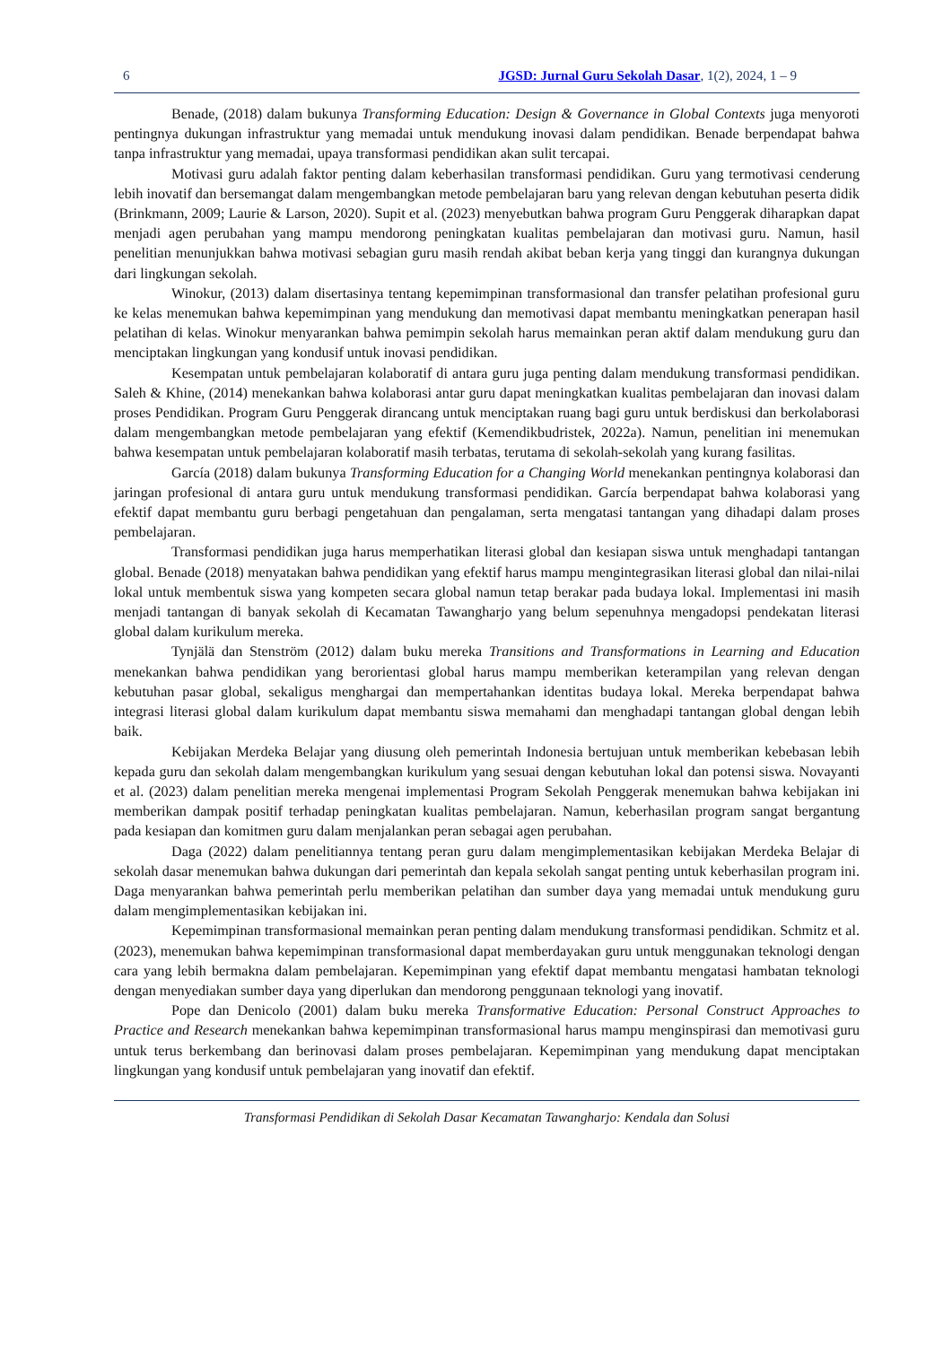6 JGSD: Jurnal Guru Sekolah Dasar, 1(2), 2024, 1 – 9
Benade, (2018) dalam bukunya Transforming Education: Design & Governance in Global Contexts juga menyoroti pentingnya dukungan infrastruktur yang memadai untuk mendukung inovasi dalam pendidikan. Benade berpendapat bahwa tanpa infrastruktur yang memadai, upaya transformasi pendidikan akan sulit tercapai.
Motivasi guru adalah faktor penting dalam keberhasilan transformasi pendidikan. Guru yang termotivasi cenderung lebih inovatif dan bersemangat dalam mengembangkan metode pembelajaran baru yang relevan dengan kebutuhan peserta didik (Brinkmann, 2009; Laurie & Larson, 2020). Supit et al. (2023) menyebutkan bahwa program Guru Penggerak diharapkan dapat menjadi agen perubahan yang mampu mendorong peningkatan kualitas pembelajaran dan motivasi guru. Namun, hasil penelitian menunjukkan bahwa motivasi sebagian guru masih rendah akibat beban kerja yang tinggi dan kurangnya dukungan dari lingkungan sekolah.
Winokur, (2013) dalam disertasinya tentang kepemimpinan transformasional dan transfer pelatihan profesional guru ke kelas menemukan bahwa kepemimpinan yang mendukung dan memotivasi dapat membantu meningkatkan penerapan hasil pelatihan di kelas. Winokur menyarankan bahwa pemimpin sekolah harus memainkan peran aktif dalam mendukung guru dan menciptakan lingkungan yang kondusif untuk inovasi pendidikan.
Kesempatan untuk pembelajaran kolaboratif di antara guru juga penting dalam mendukung transformasi pendidikan. Saleh & Khine, (2014) menekankan bahwa kolaborasi antar guru dapat meningkatkan kualitas pembelajaran dan inovasi dalam proses Pendidikan. Program Guru Penggerak dirancang untuk menciptakan ruang bagi guru untuk berdiskusi dan berkolaborasi dalam mengembangkan metode pembelajaran yang efektif (Kemendikbudristek, 2022a). Namun, penelitian ini menemukan bahwa kesempatan untuk pembelajaran kolaboratif masih terbatas, terutama di sekolah-sekolah yang kurang fasilitas.
García (2018) dalam bukunya Transforming Education for a Changing World menekankan pentingnya kolaborasi dan jaringan profesional di antara guru untuk mendukung transformasi pendidikan. García berpendapat bahwa kolaborasi yang efektif dapat membantu guru berbagi pengetahuan dan pengalaman, serta mengatasi tantangan yang dihadapi dalam proses pembelajaran.
Transformasi pendidikan juga harus memperhatikan literasi global dan kesiapan siswa untuk menghadapi tantangan global. Benade (2018) menyatakan bahwa pendidikan yang efektif harus mampu mengintegrasikan literasi global dan nilai-nilai lokal untuk membentuk siswa yang kompeten secara global namun tetap berakar pada budaya lokal. Implementasi ini masih menjadi tantangan di banyak sekolah di Kecamatan Tawangharjo yang belum sepenuhnya mengadopsi pendekatan literasi global dalam kurikulum mereka.
Tynjälä dan Stenström (2012) dalam buku mereka Transitions and Transformations in Learning and Education menekankan bahwa pendidikan yang berorientasi global harus mampu memberikan keterampilan yang relevan dengan kebutuhan pasar global, sekaligus menghargai dan mempertahankan identitas budaya lokal. Mereka berpendapat bahwa integrasi literasi global dalam kurikulum dapat membantu siswa memahami dan menghadapi tantangan global dengan lebih baik.
Kebijakan Merdeka Belajar yang diusung oleh pemerintah Indonesia bertujuan untuk memberikan kebebasan lebih kepada guru dan sekolah dalam mengembangkan kurikulum yang sesuai dengan kebutuhan lokal dan potensi siswa. Novayanti et al. (2023) dalam penelitian mereka mengenai implementasi Program Sekolah Penggerak menemukan bahwa kebijakan ini memberikan dampak positif terhadap peningkatan kualitas pembelajaran. Namun, keberhasilan program sangat bergantung pada kesiapan dan komitmen guru dalam menjalankan peran sebagai agen perubahan.
Daga (2022) dalam penelitiannya tentang peran guru dalam mengimplementasikan kebijakan Merdeka Belajar di sekolah dasar menemukan bahwa dukungan dari pemerintah dan kepala sekolah sangat penting untuk keberhasilan program ini. Daga menyarankan bahwa pemerintah perlu memberikan pelatihan dan sumber daya yang memadai untuk mendukung guru dalam mengimplementasikan kebijakan ini.
Kepemimpinan transformasional memainkan peran penting dalam mendukung transformasi pendidikan. Schmitz et al. (2023), menemukan bahwa kepemimpinan transformasional dapat memberdayakan guru untuk menggunakan teknologi dengan cara yang lebih bermakna dalam pembelajaran. Kepemimpinan yang efektif dapat membantu mengatasi hambatan teknologi dengan menyediakan sumber daya yang diperlukan dan mendorong penggunaan teknologi yang inovatif.
Pope dan Denicolo (2001) dalam buku mereka Transformative Education: Personal Construct Approaches to Practice and Research menekankan bahwa kepemimpinan transformasional harus mampu menginspirasi dan memotivasi guru untuk terus berkembang dan berinovasi dalam proses pembelajaran. Kepemimpinan yang mendukung dapat menciptakan lingkungan yang kondusif untuk pembelajaran yang inovatif dan efektif.
Transformasi Pendidikan di Sekolah Dasar Kecamatan Tawangharjo: Kendala dan Solusi